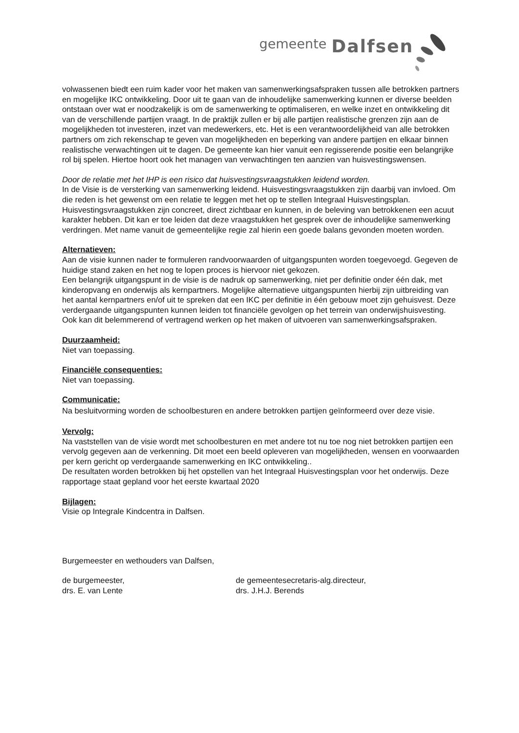gemeente Dalfsen
volwassenen biedt een ruim kader voor het maken van samenwerkingsafspraken tussen alle betrokken partners en mogelijke IKC ontwikkeling. Door uit te gaan van de inhoudelijke samenwerking kunnen er diverse beelden ontstaan over wat er noodzakelijk is om de samenwerking te optimaliseren, en welke inzet en ontwikkeling dit van de verschillende partijen vraagt. In de praktijk zullen er bij alle partijen realistische grenzen zijn aan de mogelijkheden tot investeren, inzet van medewerkers, etc. Het is een verantwoordelijkheid van alle betrokken partners om zich rekenschap te geven van mogelijkheden en beperking van andere partijen en elkaar binnen realistische verwachtingen uit te dagen. De gemeente kan hier vanuit een regisserende positie een belangrijke rol bij spelen. Hiertoe hoort ook het managen van verwachtingen ten aanzien van huisvestingswensen.
Door de relatie met het IHP is een risico dat huisvestingsvraagstukken leidend worden.
In de Visie is de versterking van samenwerking leidend. Huisvestingsvraagstukken zijn daarbij van invloed. Om die reden is het gewenst om een relatie te leggen met het op te stellen Integraal Huisvestingsplan. Huisvestingsvraagstukken zijn concreet, direct zichtbaar en kunnen, in de beleving van betrokkenen een acuut karakter hebben. Dit kan er toe leiden dat deze vraagstukken het gesprek over de inhoudelijke samenwerking verdringen. Met name vanuit de gemeentelijke regie zal hierin een goede balans gevonden moeten worden.
Alternatieven:
Aan de visie kunnen nader te formuleren randvoorwaarden of uitgangspunten worden toegevoegd. Gegeven de huidige stand zaken en het nog te lopen proces is hiervoor niet gekozen.
Een belangrijk uitgangspunt in de visie is de nadruk op samenwerking, niet per definitie onder één dak, met kinderopvang en onderwijs als kernpartners. Mogelijke alternatieve uitgangspunten hierbij zijn uitbreiding van het aantal kernpartners en/of uit te spreken dat een IKC per definitie in één gebouw moet zijn gehuisvest. Deze verdergaande uitgangspunten kunnen leiden tot financiële gevolgen op het terrein van onderwijshuisvesting. Ook kan dit belemmerend of vertragend werken op het maken of uitvoeren van samenwerkingsafspraken.
Duurzaamheid:
Niet van toepassing.
Financiële consequenties:
Niet van toepassing.
Communicatie:
Na besluitvorming worden de schoolbesturen en andere betrokken partijen geïnformeerd over deze visie.
Vervolg:
Na vaststellen van de visie wordt met schoolbesturen en met andere tot nu toe nog niet betrokken partijen een vervolg gegeven aan de verkenning. Dit moet een beeld opleveren van mogelijkheden, wensen en voorwaarden per kern gericht op verdergaande samenwerking en IKC ontwikkeling..
De resultaten worden betrokken bij het opstellen van het Integraal Huisvestingsplan voor het onderwijs. Deze rapportage staat gepland voor het eerste kwartaal 2020
Bijlagen:
Visie op Integrale Kindcentra in Dalfsen.
Burgemeester en wethouders van Dalfsen,
de burgemeester,
drs. E. van Lente
de gemeentesecretaris-alg.directeur,
drs. J.H.J. Berends